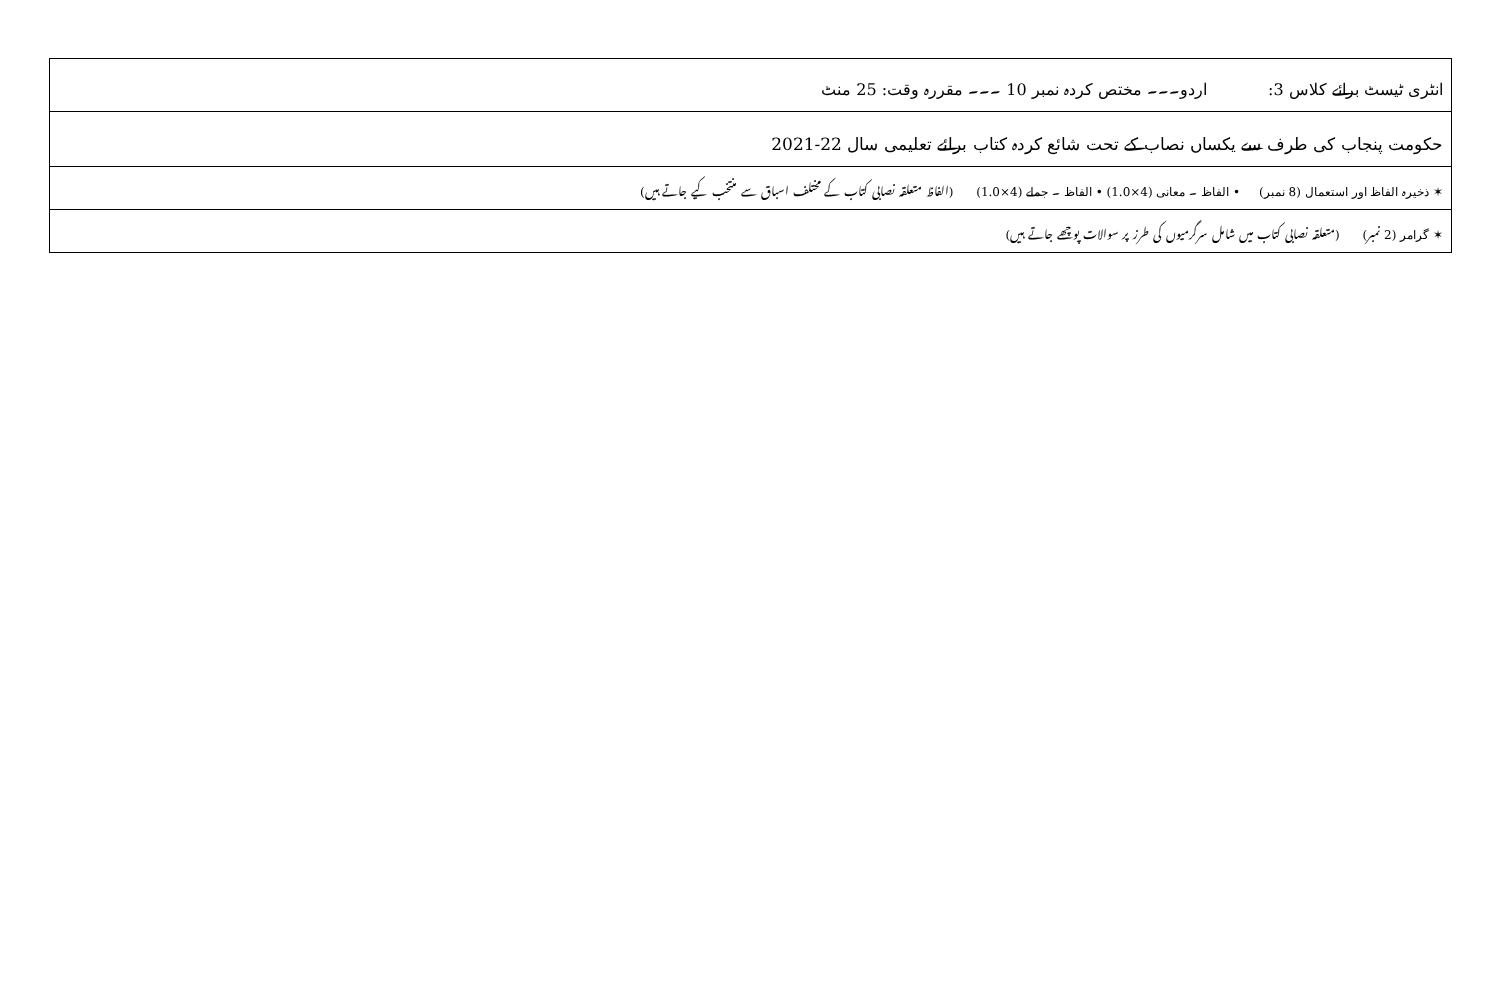| انٹری ٹیسٹ برائے کلاس 3: اردو۔۔۔ مختص کردہ نمبر 10 ۔۔۔ مقررہ وقت: 25 منٹ |
| حکومت پنجاب کی طرف سے یکساں نصاب کے تحت شائع کردہ کتاب برائے تعلیمی سال 22-2021 |
| ✶ ذخیرہ الفاظ اور استعمال (8 نمبر) • الفاظ ۔ معانی (4×1.0) • الفاظ ۔ جملے (4×1.0) (الفاظ متعلقہ نصابی کتاب کے مختلف اسباق سے منتخب کیے جاتے ہیں) |
| ✶ گرامر (2 نمبر) (متعلقہ نصابی کتاب میں شامل سرگرمیوں کی طرز پر سوالات پوچھے جاتے ہیں) |